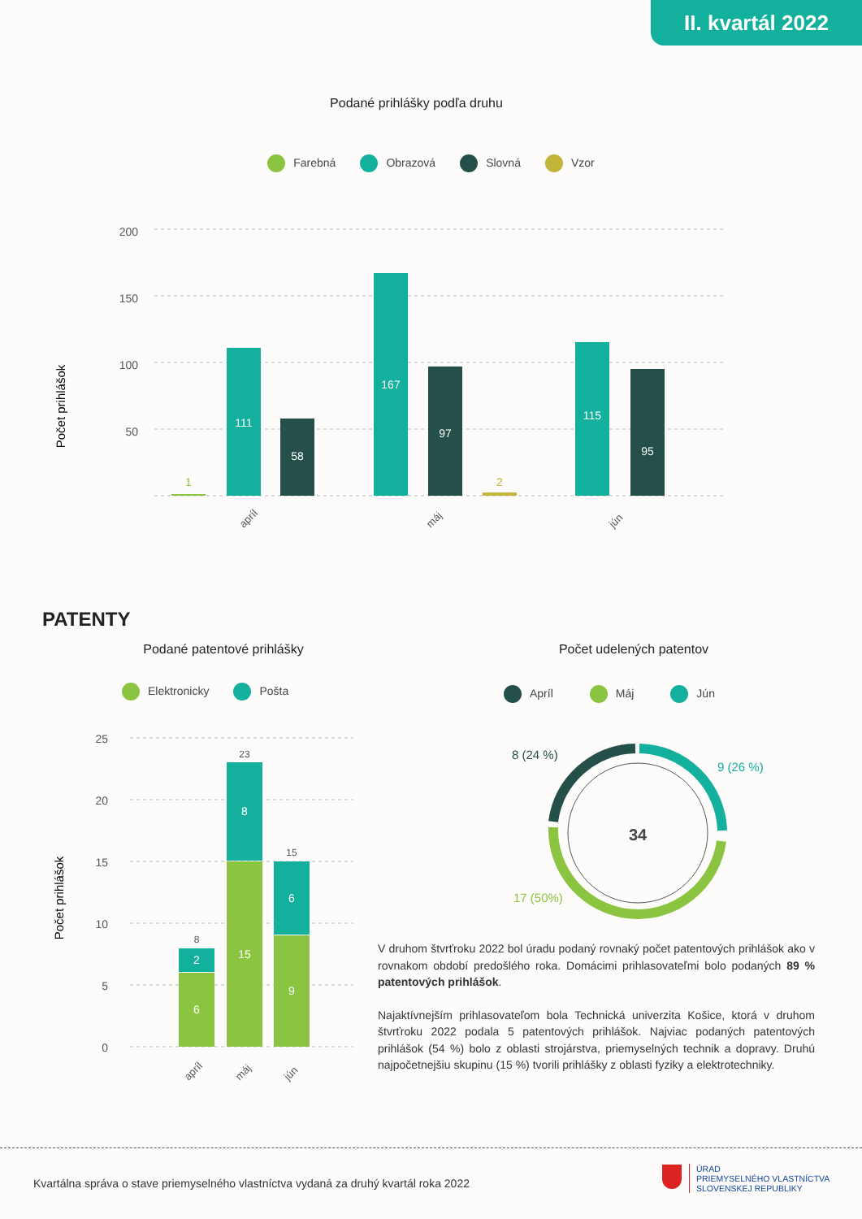II. kvartál 2022
Podané prihlášky podľa druhu
Farebná Obrazová Slovná Vzor
Počet prihlášok
200
150
100
50
1
111
58
167
97
2
115
95
apríl
máj
jún
PATENTY
Podané patentové prihlášky Počet udelených patentov
Elektronicky Pošta Apríl Máj Jún
Počet prihlášok
25
20
15
10
5
0
6
2
8
15
8
23
9
6
15
apríl
máj
jún
34
8 (24 %)
9 (26 %)
17 (50%)
V druhom štvrťroku 2022 bol úradu podaný rovnaký počet patentových prihlášok ako v rovnakom období predošlého roka. Domácimi prihlasovateľmi bolo podaných 89 % patentových prihlášok.
Najaktívnejším prihlasovateľom bola Technická univerzita Košice, ktorá v druhom štvrťroku 2022 podala 5 patentových prihlášok. Najviac podaných patentových prihlášok (54 %) bolo z oblasti strojárstva, priemyselných technik a dopravy. Druhú najpočetnejšiu skupinu (15 %) tvorili prihlášky z oblasti fyziky a elektrotechniky.
Kvartálna správa o stave priemyselného vlastníctva vydaná za druhý kvartál roka 2022
ÚRAD
PRIEMYSELNÉHO VLASTNÍCTVA
SLOVENSKEJ REPUBLIKY